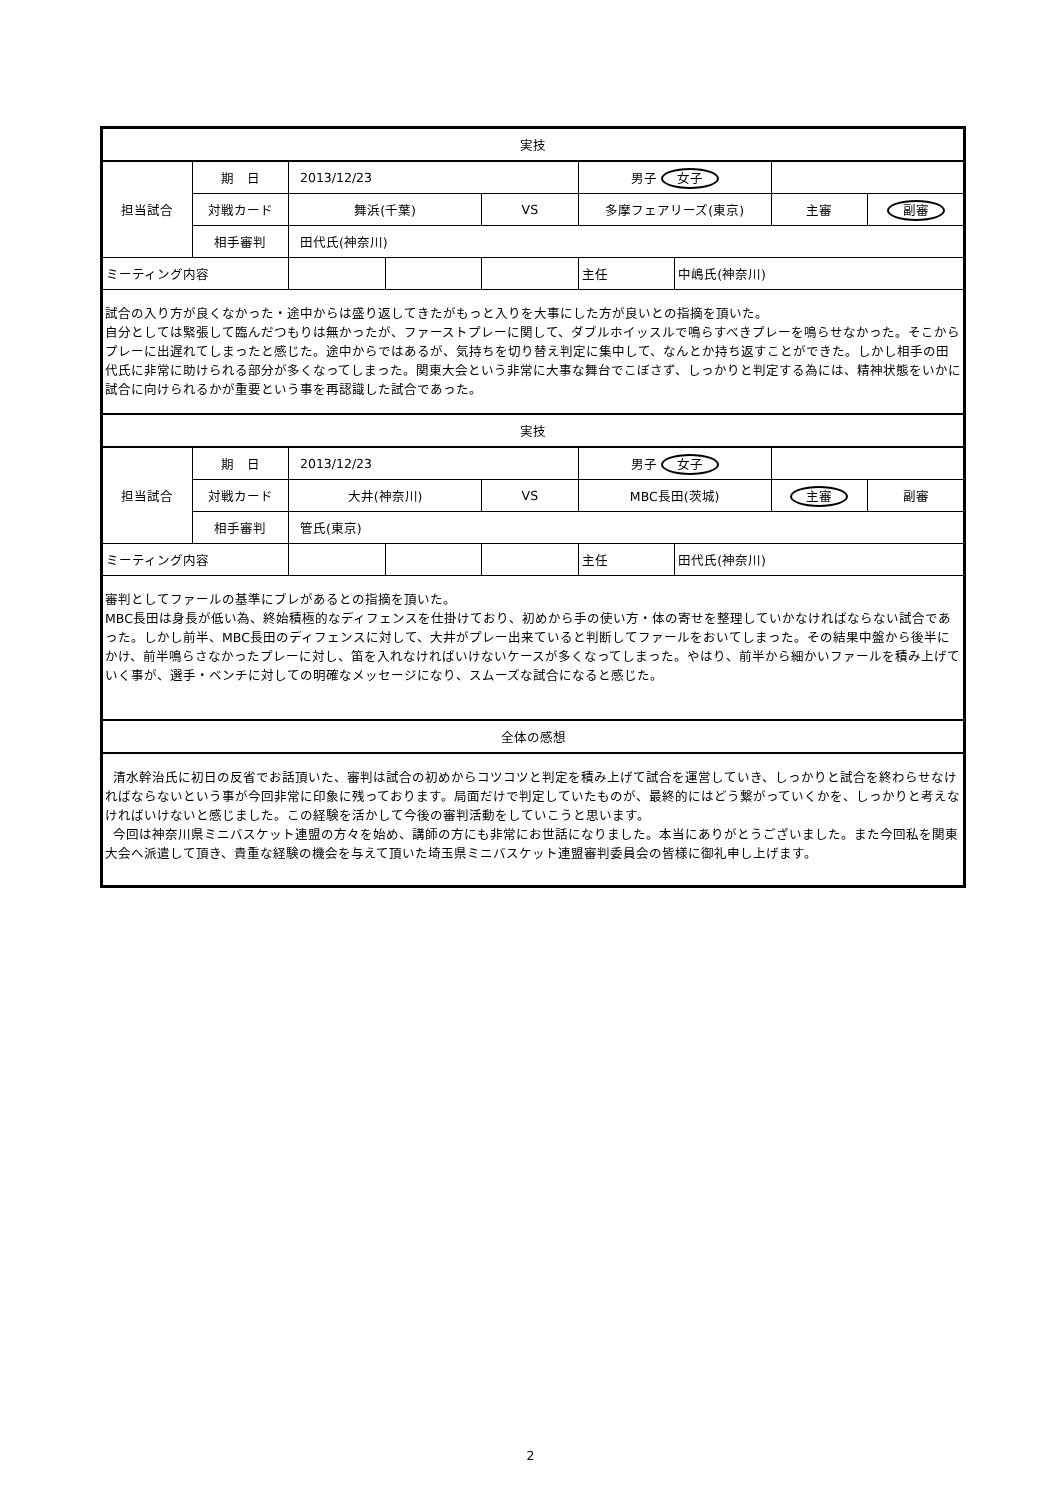| 実技 | | | | | | | | |
| | 期 日 | 2013/12/23 | | | 男子 女子 | | | |
| 担当試合 | 対戦カード | 舞浜(千葉) | | VS | 多摩フェアリーズ(東京) | | 主審 | 副審 |
| | 相手審判 | 田代氏(神奈川) | | | | | | |
| ミーティング内容 | | | | | 主任 | 中嶋氏(神奈川) | | |
| 試合の入り方が良くなかった・途中からは盛り返してきたがもっと入りを大事にした方が良いとの指摘を頂いた。 自分としては緊張して臨んだつもりは無かったが、ファーストプレーに関して、ダブルホイッスルで鳴らすべきプレーを鳴らせなかった。そこからプレーに出遅れてしまったと感じた。途中からではあるが、気持ちを切り替え判定に集中して、なんとか持ち返すことができた。しかし相手の田代氏に非常に助けられる部分が多くなってしまった。関東大会という非常に大事な舞台でこぼさず、しっかりと判定する為には、精神状態をいかに試合に向けられるかが重要という事を再認識した試合であった。 | | | | | | | | |
| 実技 | | | | | | | | |
| | 期 日 | 2013/12/23 | | | 男子 女子 | | | |
| 担当試合 | 対戦カード | 大井(神奈川) | | VS | MBC長田(茨城) | | 主審 | 副審 |
| | 相手審判 | 管氏(東京) | | | | | | |
| ミーティング内容 | | | | | 主任 | 田代氏(神奈川) | | |
| 審判としてファールの基準にブレがあるとの指摘を頂いた。 MBC長田は身長が低い為、終始積極的なディフェンスを仕掛けており、初めから手の使い方・体の寄せを整理していかなければならない試合であった。しかし前半、MBC長田のディフェンスに対して、大井がプレー出来ていると判断してファールをおいてしまった。その結果中盤から後半にかけ、前半鳴らさなかったプレーに対し、笛を入れなければいけないケースが多くなってしまった。やはり、前半から細かいファールを積み上げていく事が、選手・ベンチに対しての明確なメッセージになり、スムーズな試合になると感じた。 | | | | | | | | |
| 全体の感想 | | | | | | | | |
| 清水幹治氏に初日の反省でお話頂いた、審判は試合の初めからコツコツと判定を積み上げて試合を運営していき、しっかりと試合を終わらせなければならないという事が今回非常に印象に残っております。局面だけで判定していたものが、最終的にはどう繋がっていくかを、しっかりと考えなければいけないと感じました。この経験を活かして今後の審判活動をしていこうと思います。 今回は神奈川県ミニバスケット連盟の方々を始め、講師の方にも非常にお世話になりました。本当にありがとうございました。また今回私を関東大会へ派遣して頂き、貴重な経験の機会を与えて頂いた埼玉県ミニバスケット連盟審判委員会の皆様に御礼申し上げます。 | | | | | | | | |
2